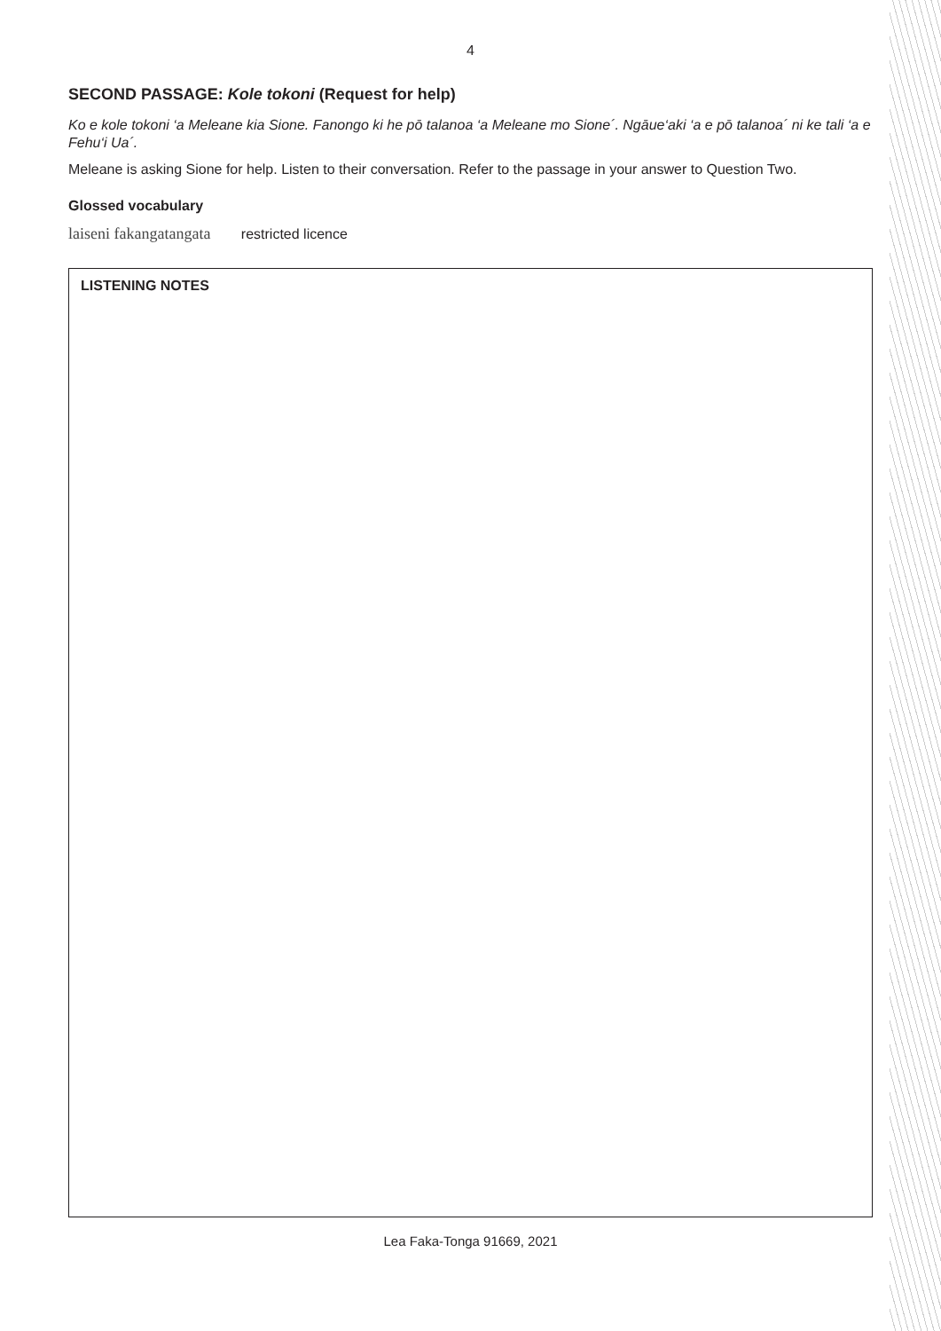4
SECOND PASSAGE: Kole tokoni (Request for help)
Ko e kole tokoni ‘a Meleane kia Sione. Fanongo ki he pō talanoa ‘a Meleane mo Sione´. Ngāue‘aki ‘a e pō talanoa´ ni ke tali ‘a e Fehu‘i Ua´.
Meleane is asking Sione for help. Listen to their conversation. Refer to the passage in your answer to Question Two.
Glossed vocabulary
laiseni fakangatangata restricted licence
LISTENING NOTES
Lea Faka-Tonga 91669, 2021